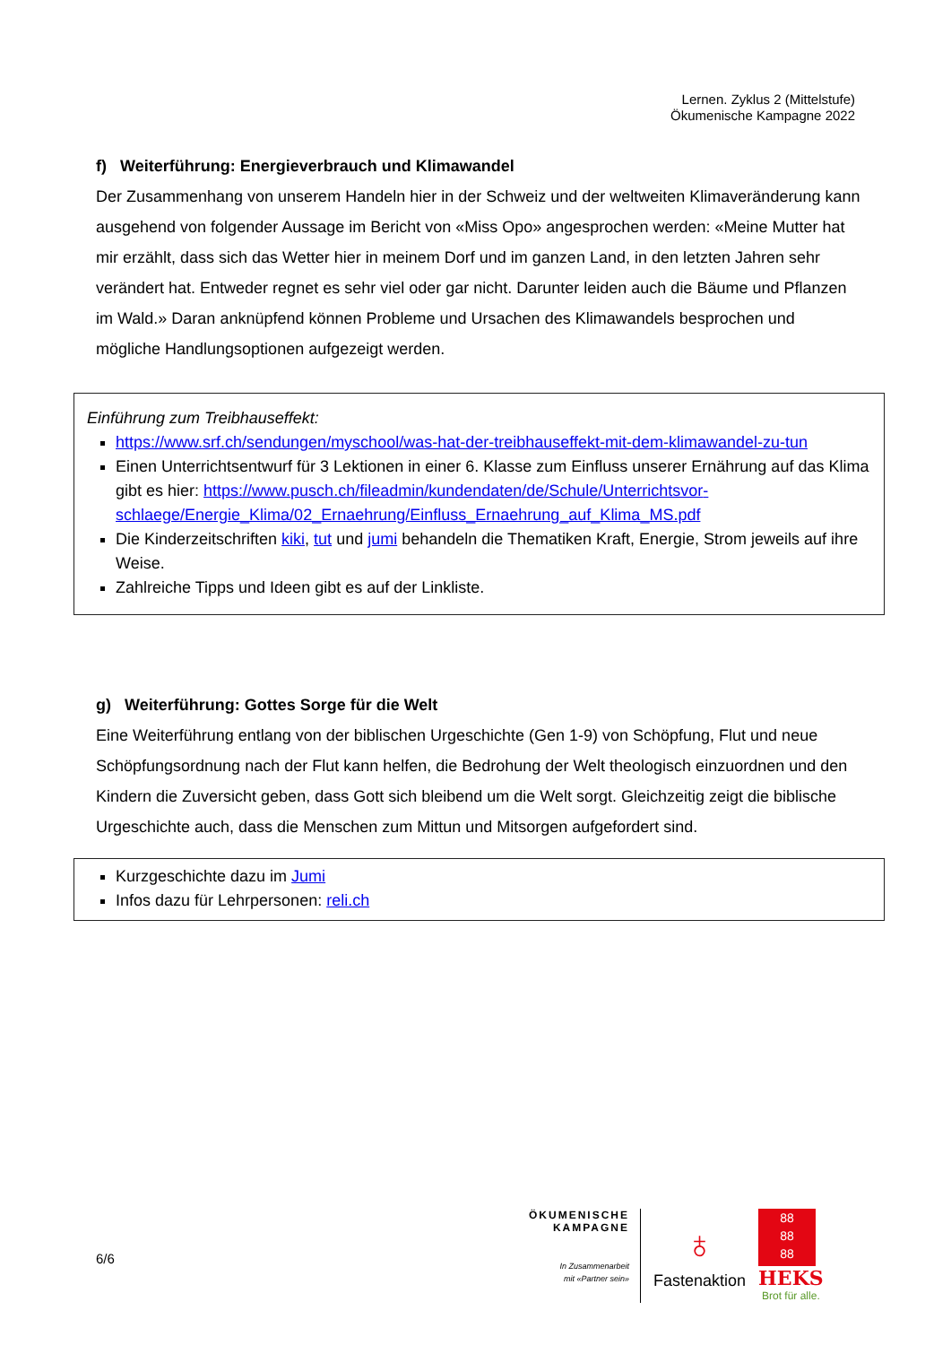Lernen. Zyklus 2 (Mittelstufe)
Ökumenische Kampagne 2022
f) Weiterführung: Energieverbrauch und Klimawandel
Der Zusammenhang von unserem Handeln hier in der Schweiz und der weltweiten Klimaverände­rung kann ausgehend von folgender Aussage im Bericht von «Miss Opo» angesprochen werden: «Meine Mutter hat mir erzählt, dass sich das Wetter hier in meinem Dorf und im ganzen Land, in den letzten Jahren sehr verändert hat. Entweder regnet es sehr viel oder gar nicht. Darunter lei­den auch die Bäume und Pflanzen im Wald.» Daran anknüpfend können Probleme und Ursachen des Klimawandels besprochen und mögliche Handlungsoptionen aufgezeigt werden.
Einführung zum Treibhauseffekt:
https://www.srf.ch/sendungen/myschool/was-hat-der-treibhauseffekt-mit-dem-klimawandel-zu-tun
Einen Unterrichtsentwurf für 3 Lektionen in einer 6. Klasse zum Einfluss unserer Ernährung auf das Klima gibt es hier: https://www.pusch.ch/fileadmin/kundendaten/de/Schule/Unterrichtsvor­schlaege/Energie_Klima/02_Ernaehrung/Einfluss_Ernaehrung_auf_Klima_MS.pdf
Die Kinderzeitschriften kiki, tut und jumi behandeln die Thematiken Kraft, Energie, Strom je­weils auf ihre Weise.
Zahlreiche Tipps und Ideen gibt es auf der Linkliste.
g) Weiterführung: Gottes Sorge für die Welt
Eine Weiterführung entlang von der biblischen Urgeschichte (Gen 1-9) von Schöpfung, Flut und neue Schöpfungsordnung nach der Flut kann helfen, die Bedrohung der Welt theologisch einzu­ordnen und den Kindern die Zuversicht geben, dass Gott sich bleibend um die Welt sorgt. Gleich­zeitig zeigt die biblische Urgeschichte auch, dass die Menschen zum Mittun und Mitsorgen aufge­fordert sind.
Kurzgeschichte dazu im Jumi
Infos dazu für Lehrpersonen: reli.ch
6/6
ÖKUMENISCHE
KAMPAGNE
In Zusammenarbeit
mit «Partner sein»
♁
Fastenaktion
88
88
88
HEKS
Brot für alle.